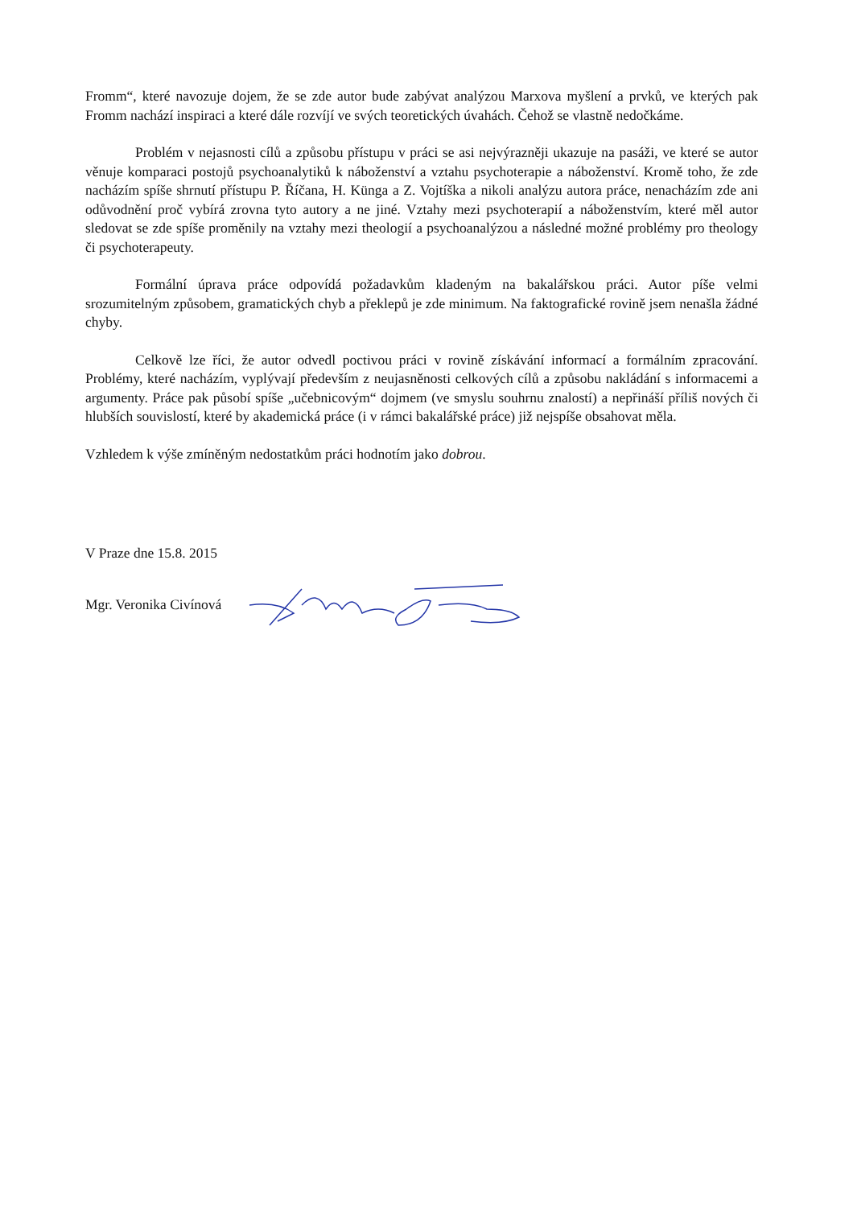Fromm“, které navozuje dojem, že se zde autor bude zabývat analýzou Marxova myšlení a prvků, ve kterých pak Fromm nachází inspiraci a které dále rozvíjí ve svých teoretických úvahách. Čehož se vlastně nedočkáme.
Problém v nejasnosti cílů a způsobu přístupu v práci se asi nejvýrazněji ukazuje na pasáži, ve které se autor věnuje komparaci postojů psychoanalytiků k náboženství a vztahu psychoterapie a náboženství. Kromě toho, že zde nacházím spíše shrnutí přístupu P. Říčana, H. Künga a Z. Vojtíška a nikoli analýzu autora práce, nenacházím zde ani odůvodnění proč vybírá zrovna tyto autory a ne jiné. Vztahy mezi psychoterapií a náboženstvím, které měl autor sledovat se zde spíše proměnily na vztahy mezi theologií a psychoanalýzou a následné možné problémy pro theology či psychoterapeuty.
Formální úprava práce odpovídá požadavkům kladeným na bakalářskou práci. Autor píše velmi srozumitelným způsobem, gramatických chyb a překlepů je zde minimum. Na faktografické rovině jsem nenašla žádné chyby.
Celkově lze říci, že autor odvedl poctivou práci v rovině získávání informací a formálním zpracování. Problémy, které nacházím, vyplývají především z neujasněnosti celkových cílů a způsobu nakládání s informacemi a argumenty. Práce pak působí spíše „učebnicovým“ dojmem (ve smyslu souhrnu znalostí) a nepřináší příliš nových či hlubších souvislostí, které by akademická práce (i v rámci bakalářské práce) již nejspíše obsahovat měla.
Vzhledem k výše zmíněným nedostatkům práci hodnotím jako dobrou.
V Praze dne 15.8. 2015
Mgr. Veronika Civínová